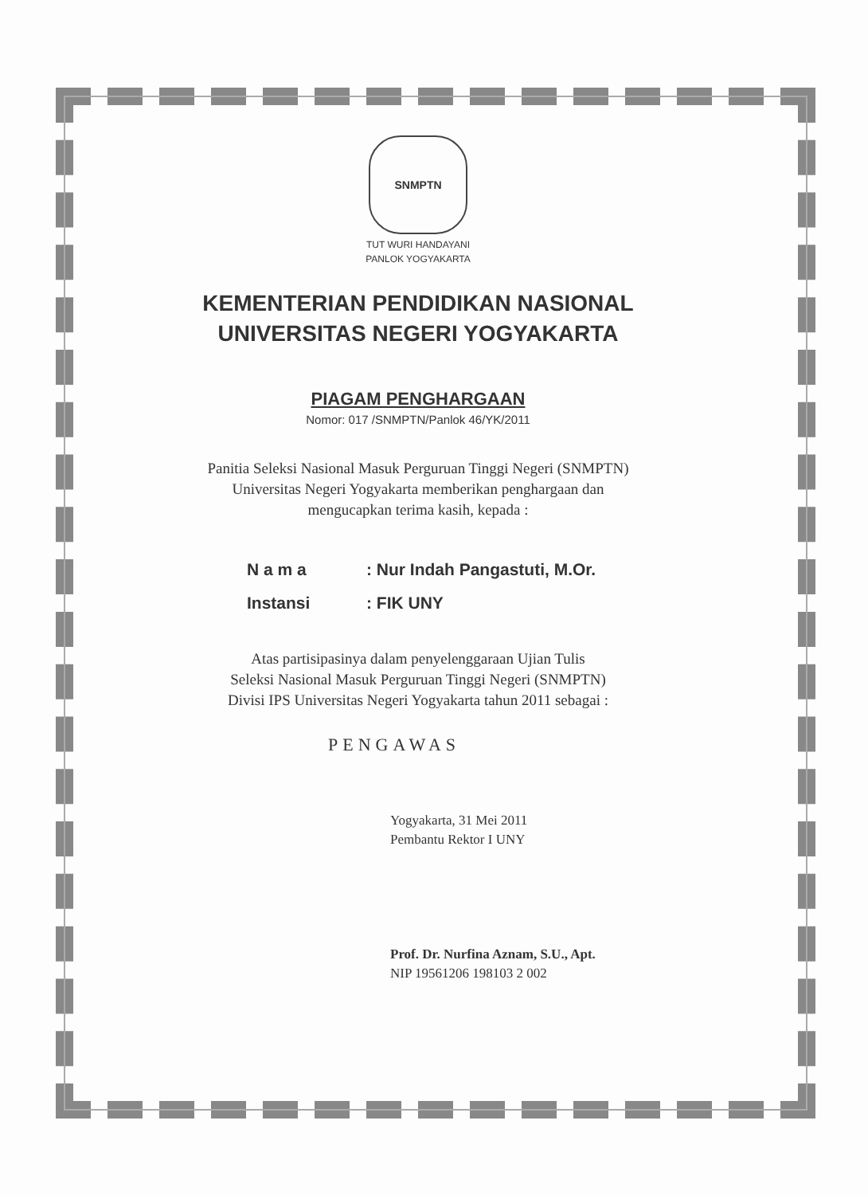SNMPTN
TUT WURI HANDAYANI
PANLOK YOGYAKARTA
KEMENTERIAN PENDIDIKAN NASIONAL
UNIVERSITAS NEGERI YOGYAKARTA
PIAGAM PENGHARGAAN
Nomor: 017 /SNMPTN/Panlok 46/YK/2011
Panitia Seleksi Nasional Masuk Perguruan Tinggi Negeri (SNMPTN)
Universitas Negeri Yogyakarta memberikan penghargaan dan
mengucapkan terima kasih, kepada :
N a m a: Nur Indah Pangastuti, M.Or.
Instansi: FIK UNY
Atas partisipasinya dalam penyelenggaraan Ujian Tulis
Seleksi Nasional Masuk Perguruan Tinggi Negeri (SNMPTN)
Divisi IPS Universitas Negeri Yogyakarta tahun 2011 sebagai :
PENGAWAS
Yogyakarta, 31 Mei 2011
Pembantu Rektor I UNY
Prof. Dr. Nurfina Aznam, S.U., Apt.
NIP 19561206 198103 2 002